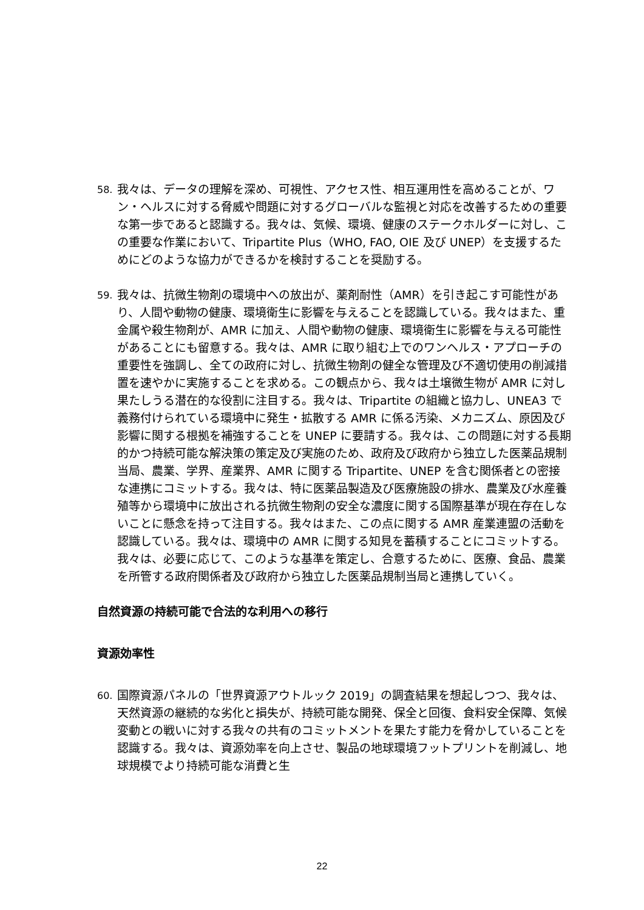58. 我々は、データの理解を深め、可視性、アクセス性、相互運用性を高めることが、ワン・ヘルスに対する脅威や問題に対するグローバルな監視と対応を改善するための重要な第一歩であると認識する。我々は、気候、環境、健康のステークホルダーに対し、この重要な作業において、Tripartite Plus（WHO, FAO, OIE 及び UNEP）を支援するためにどのような協力ができるかを検討することを奨励する。
59. 我々は、抗微生物剤の環境中への放出が、薬剤耐性（AMR）を引き起こす可能性があり、人間や動物の健康、環境衛生に影響を与えることを認識している。我々はまた、重金属や殺生物剤が、AMR に加え、人間や動物の健康、環境衛生に影響を与える可能性があることにも留意する。我々は、AMR に取り組む上でのワンヘルス・アプローチの重要性を強調し、全ての政府に対し、抗微生物剤の健全な管理及び不適切使用の削減措置を速やかに実施することを求める。この観点から、我々は土壌微生物が AMR に対し果たしうる潜在的な役割に注目する。我々は、Tripartite の組織と協力し、UNEA3 で義務付けられている環境中に発生・拡散する AMR に係る汚染、メカニズム、原因及び影響に関する根拠を補強することを UNEP に要請する。我々は、この問題に対する長期的かつ持続可能な解決策の策定及び実施のため、政府及び政府から独立した医薬品規制当局、農業、学界、産業界、AMR に関する Tripartite、UNEP を含む関係者との密接な連携にコミットする。我々は、特に医薬品製造及び医療施設の排水、農業及び水産養殖等から環境中に放出される抗微生物剤の安全な濃度に関する国際基準が現在存在しないことに懸念を持って注目する。我々はまた、この点に関する AMR 産業連盟の活動を認識している。我々は、環境中の AMR に関する知見を蓄積することにコミットする。我々は、必要に応じて、このような基準を策定し、合意するために、医療、食品、農業を所管する政府関係者及び政府から独立した医薬品規制当局と連携していく。
自然資源の持続可能で合法的な利用への移行
資源効率性
60. 国際資源パネルの「世界資源アウトルック 2019」の調査結果を想起しつつ、我々は、天然資源の継続的な劣化と損失が、持続可能な開発、保全と回復、食料安全保障、気候変動との戦いに対する我々の共有のコミットメントを果たす能力を脅かしていることを認識する。我々は、資源効率を向上させ、製品の地球環境フットプリントを削減し、地球規模でより持続可能な消費と生
22